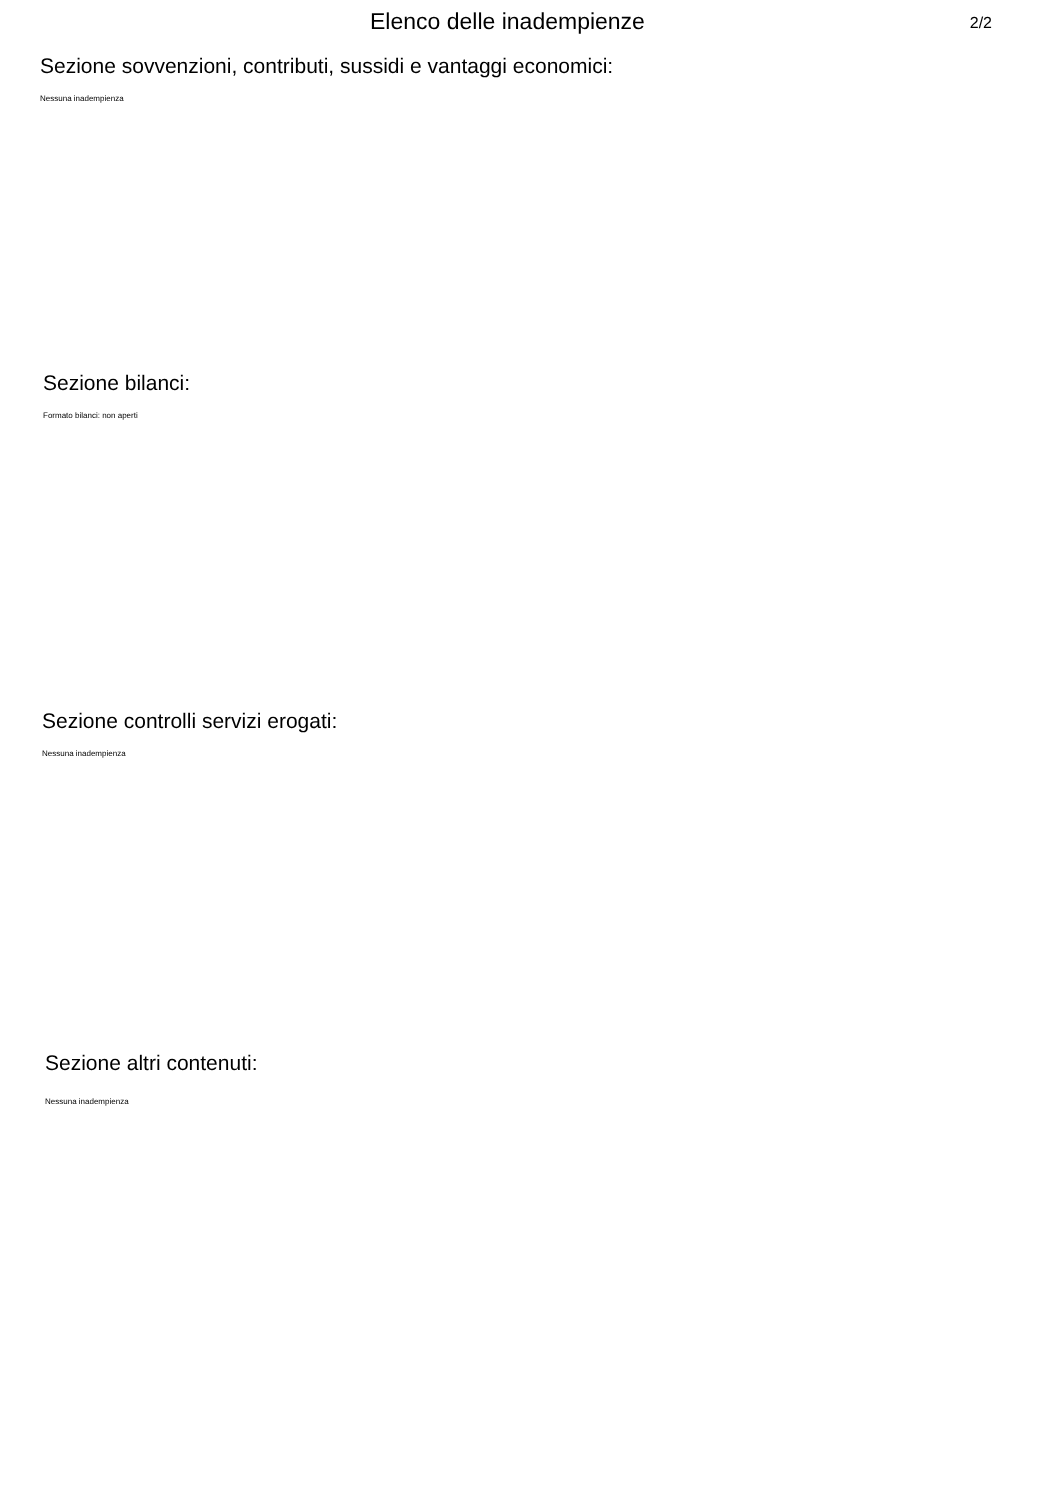Elenco delle inadempienze
2/2
Sezione sovvenzioni, contributi, sussidi e vantaggi economici:
Nessuna inadempienza
Sezione bilanci:
Formato bilanci: non aperti
Sezione controlli servizi erogati:
Nessuna inadempienza
Sezione altri contenuti:
Nessuna inadempienza